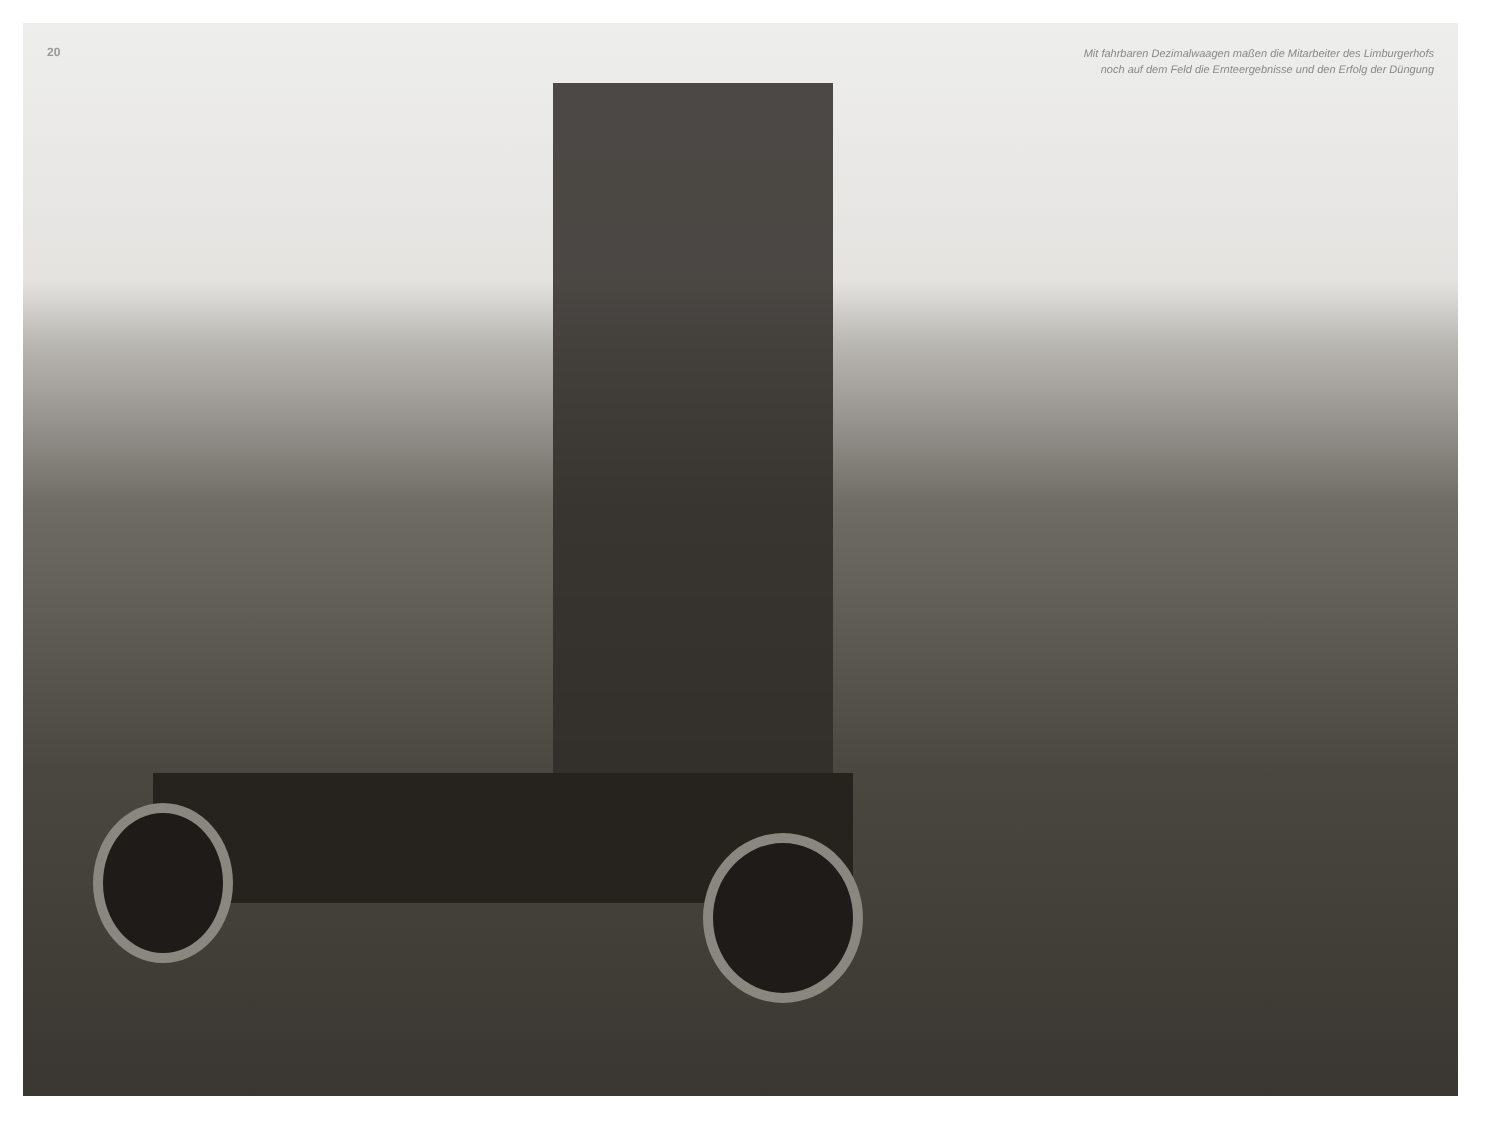20
Mit fahrbaren Dezimalwaagen maßen die Mitarbeiter des Limburgerhofs
noch auf dem Feld die Ernteergebnisse und den Erfolg der Düngung